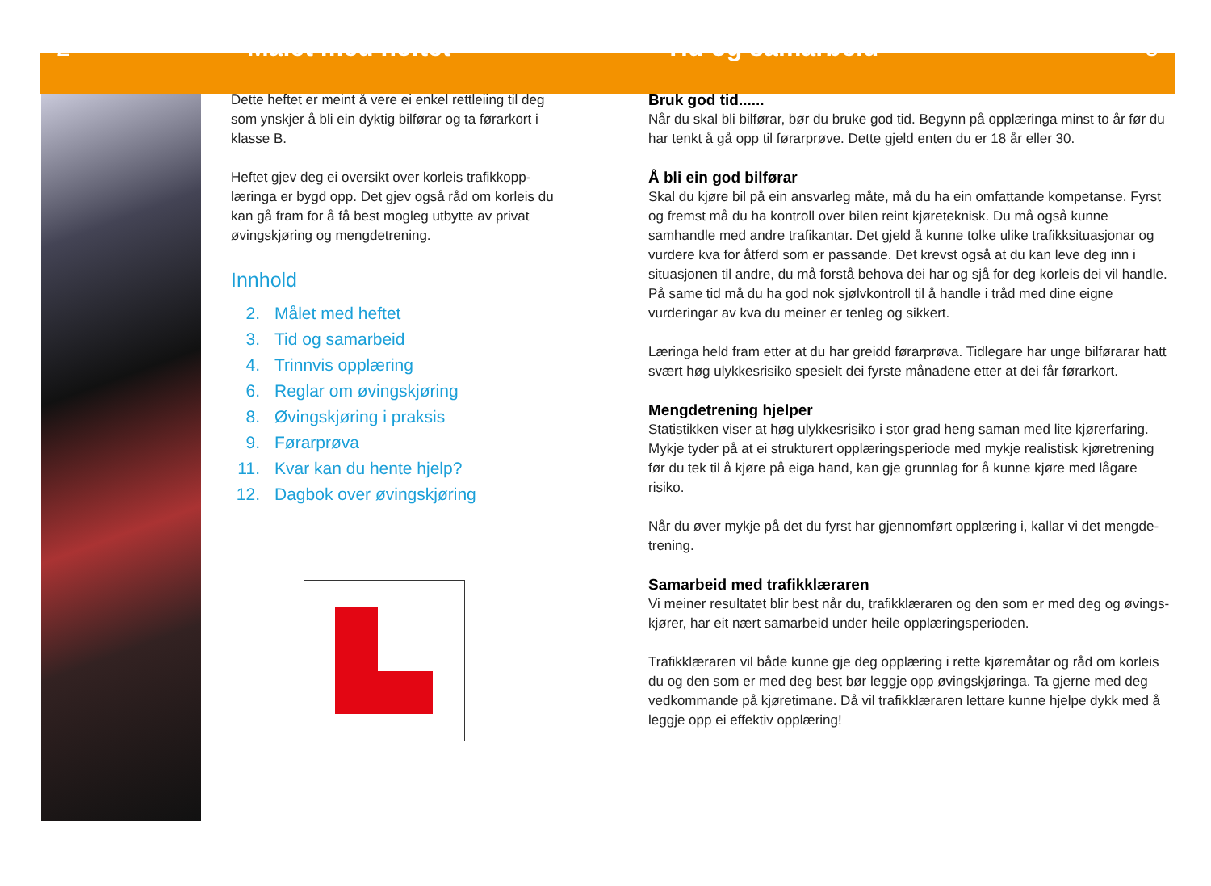2 Målet med heftet Tid og samarbeid 3
Dette heftet er meint å vere ei enkel rettleiing til deg som ynskjer å bli ein dyktig bilførar og ta førarkort i klasse B.
Heftet gjev deg ei oversikt over korleis trafikkopp-læringa er bygd opp. Det gjev også råd om korleis du kan gå fram for å få best mogleg utbytte av privat øvingskjøring og mengdetrening.
Innhold
2. Målet med heftet
3. Tid og samarbeid
4. Trinnvis opplæring
6. Reglar om øvingskjøring
8. Øvingskjøring i praksis
9. Førarprøva
11. Kvar kan du hente hjelp?
12. Dagbok over øvingskjøring
Bruk god tid......
Når du skal bli bilførar, bør du bruke god tid. Begynn på opplæringa minst to år før du har tenkt å gå opp til førarprøve. Dette gjeld enten du er 18 år eller 30.
Å bli ein god bilførar
Skal du kjøre bil på ein ansvarleg måte, må du ha ein omfattande kompetanse. Fyrst og fremst må du ha kontroll over bilen reint kjøreteknisk. Du må også kunne samhandle med andre trafikantar. Det gjeld å kunne tolke ulike trafikksituasjonar og vurdere kva for åtferd som er passande. Det krevst også at du kan leve deg inn i situasjonen til andre, du må forstå behova dei har og sjå for deg korleis dei vil handle. På same tid må du ha god nok sjølvkontroll til å handle i tråd med dine eigne vurderingar av kva du meiner er tenleg og sikkert.
Læringa held fram etter at du har greidd førarprøva. Tidlegare har unge bilførarar hatt svært høg ulykkesrisiko spesielt dei fyrste månadene etter at dei får førarkort.
Mengdetrening hjelper
Statistikken viser at høg ulykkesrisiko i stor grad heng saman med lite kjørerfaring. Mykje tyder på at ei strukturert opplæringsperiode med mykje realistisk kjøretrening før du tek til å kjøre på eiga hand, kan gje grunnlag for å kunne kjøre med lågare risiko.
Når du øver mykje på det du fyrst har gjennomført opplæring i, kallar vi det mengde-trening.
Samarbeid med trafikklæraren
Vi meiner resultatet blir best når du, trafikklæraren og den som er med deg og øvings-kjører, har eit nært samarbeid under heile opplæringsperioden.
Trafikklæraren vil både kunne gje deg opplæring i rette kjøremåtar og råd om korleis du og den som er med deg best bør leggje opp øvingskjøringa. Ta gjerne med deg vedkommande på kjøretimane. Då vil trafikklæraren lettare kunne hjelpe dykk med å leggje opp ei effektiv opplæring!